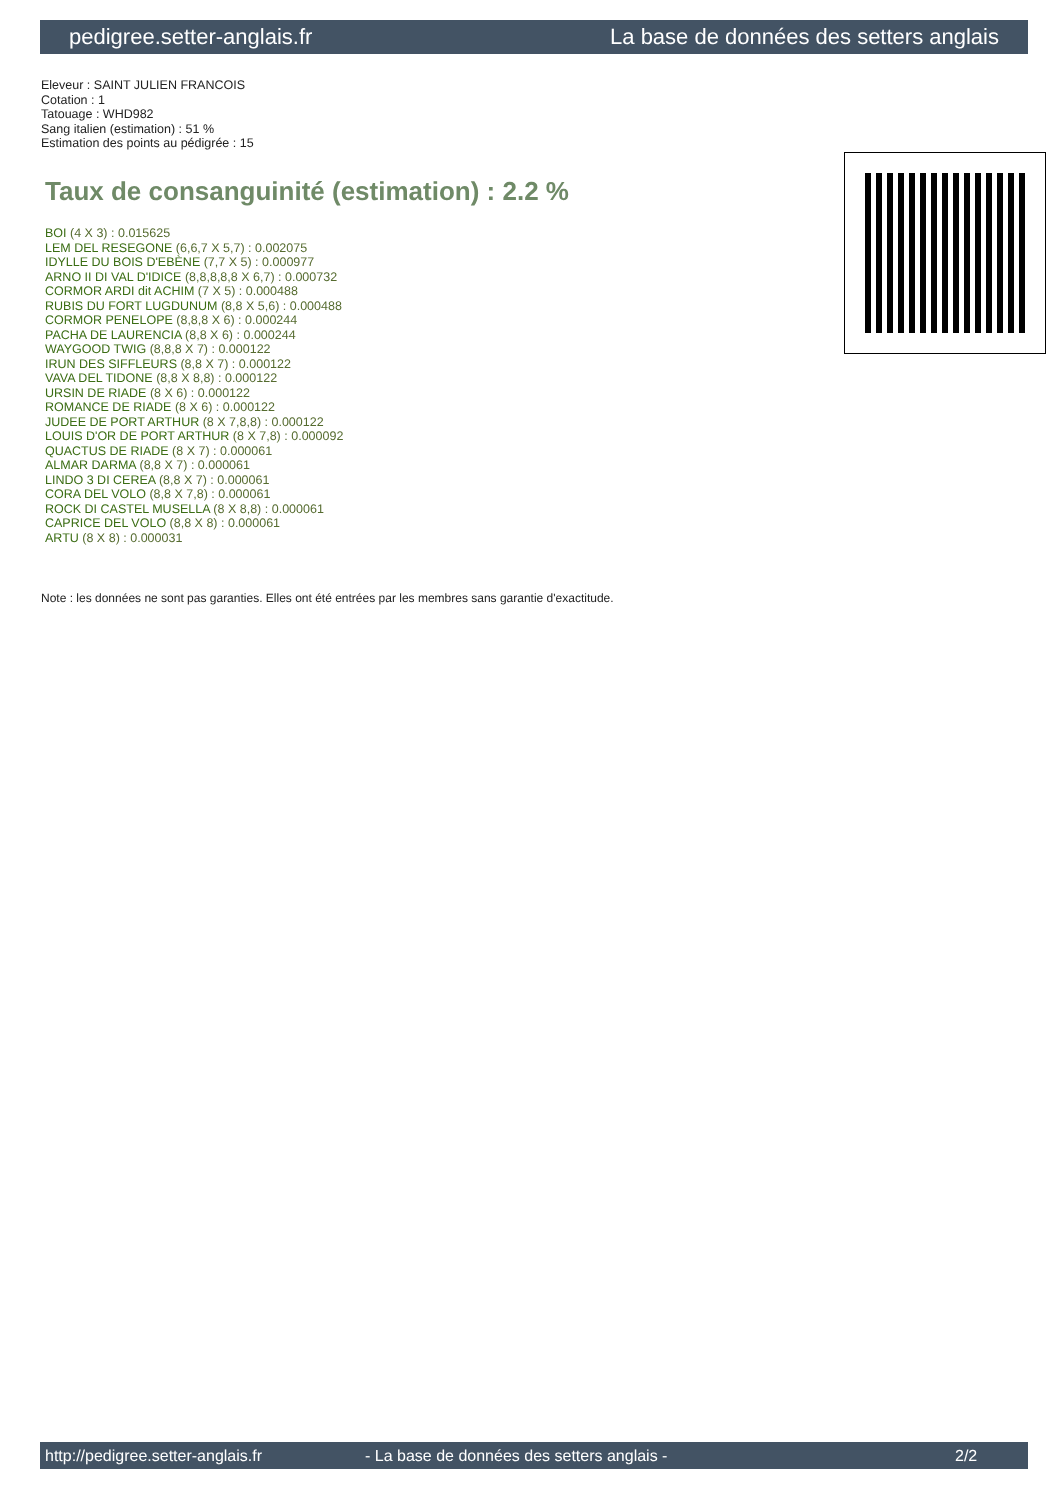pedigree.setter-anglais.fr La base de données des setters anglais
Eleveur : SAINT JULIEN FRANCOIS
Cotation : 1
Tatouage : WHD982
Sang italien (estimation) : 51 %
Estimation des points au pédigrée : 15
Taux de consanguinité (estimation) : 2.2 %
BOI (4 X 3) : 0.015625
LEM DEL RESEGONE (6,6,7 X 5,7) : 0.002075
IDYLLE DU BOIS D'EBÈNE (7,7 X 5) : 0.000977
ARNO II DI VAL D'IDICE (8,8,8,8,8 X 6,7) : 0.000732
CORMOR ARDI dit ACHIM (7 X 5) : 0.000488
RUBIS DU FORT LUGDUNUM (8,8 X 5,6) : 0.000488
CORMOR PENELOPE (8,8,8 X 6) : 0.000244
PACHA DE LAURENCIA (8,8 X 6) : 0.000244
WAYGOOD TWIG (8,8,8 X 7) : 0.000122
IRUN DES SIFFLEURS (8,8 X 7) : 0.000122
VAVA DEL TIDONE (8,8 X 8,8) : 0.000122
URSIN DE RIADE (8 X 6) : 0.000122
ROMANCE DE RIADE (8 X 6) : 0.000122
JUDEE DE PORT ARTHUR (8 X 7,8,8) : 0.000122
LOUIS D'OR DE PORT ARTHUR (8 X 7,8) : 0.000092
QUACTUS DE RIADE (8 X 7) : 0.000061
ALMAR DARMA (8,8 X 7) : 0.000061
LINDO 3 DI CEREA (8,8 X 7) : 0.000061
CORA DEL VOLO (8,8 X 7,8) : 0.000061
ROCK DI CASTEL MUSELLA (8 X 8,8) : 0.000061
CAPRICE DEL VOLO (8,8 X 8) : 0.000061
ARTU (8 X 8) : 0.000031
Note : les données ne sont pas garanties. Elles ont été entrées par les membres sans garantie d'exactitude.
http://pedigree.setter-anglais.fr - La base de données des setters anglais - 2/2